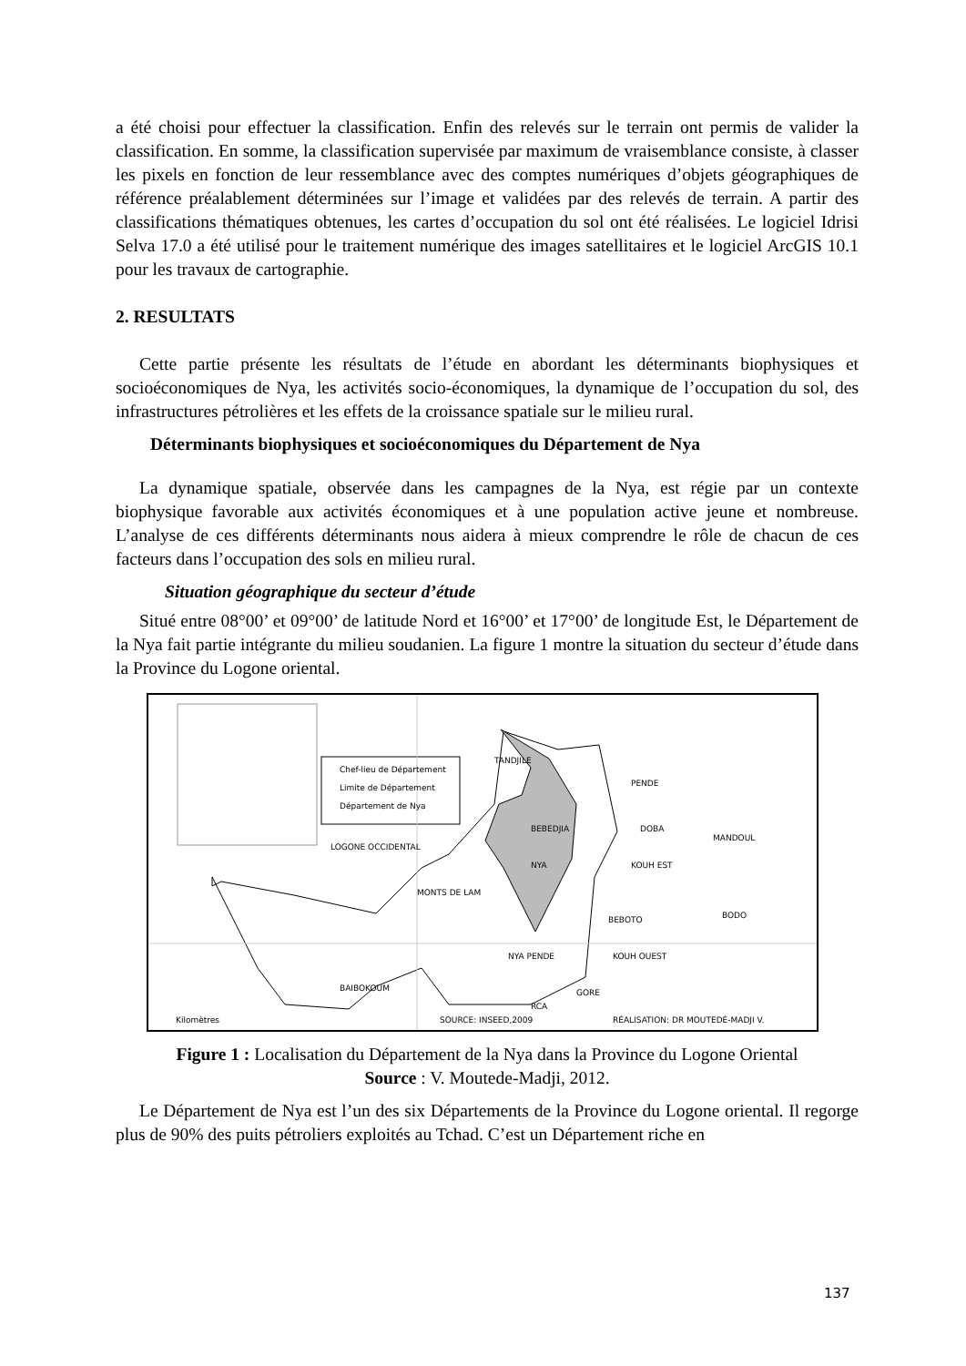a été choisi pour effectuer la classification. Enfin des relevés sur le terrain ont permis de valider la classification. En somme, la classification supervisée par maximum de vraisemblance consiste, à classer les pixels en fonction de leur ressemblance avec des comptes numériques d’objets géographiques de référence préalablement déterminées sur l’image et validées par des relevés de terrain. A partir des classifications thématiques obtenues, les cartes d’occupation du sol ont été réalisées. Le logiciel Idrisi Selva 17.0 a été utilisé pour le traitement numérique des images satellitaires et le logiciel ArcGIS 10.1 pour les travaux de cartographie.
2. RESULTATS
Cette partie présente les résultats de l’étude en abordant les déterminants biophysiques et socioéconomiques de Nya, les activités socio-économiques, la dynamique de l’occupation du sol, des infrastructures pétrolières et les effets de la croissance spatiale sur le milieu rural.
Déterminants biophysiques et socioéconomiques du Département de Nya
La dynamique spatiale, observée dans les campagnes de la Nya, est régie par un contexte biophysique favorable aux activités économiques et à une population active jeune et nombreuse. L’analyse de ces différents déterminants nous aidera à mieux comprendre le rôle de chacun de ces facteurs dans l’occupation des sols en milieu rural.
Situation géographique du secteur d’étude
Situé entre 08°00’ et 09°00’ de latitude Nord et 16°00’ et 17°00’ de longitude Est, le Département de la Nya fait partie intégrante du milieu soudanien. La figure 1 montre la situation du secteur d’étude dans la Province du Logone oriental.
Chef-lieu de Département
Limite de Département
Département de Nya
TANDJILE
PENDE
LOGONE OCCIDENTAL
MANDOUL
BEBEDJIA
DOBA
NYA
KOUH EST
MONTS DE LAM
BEBOTO
BODO
NYA PENDE
KOUH OUEST
GORE
BAIBOKOUM
RCA
SOURCE: INSEED,2009
RÉALISATION: DR MOUTEDÉ-MADJI V.
Kilomètres
Figure 1 : Localisation du Département de la Nya dans la Province du Logone Oriental
Source : V. Moutede-Madji, 2012.
Le Département de Nya est l’un des six Départements de la Province du Logone oriental. Il regorge plus de 90% des puits pétroliers exploités au Tchad. C’est un Département riche en
137